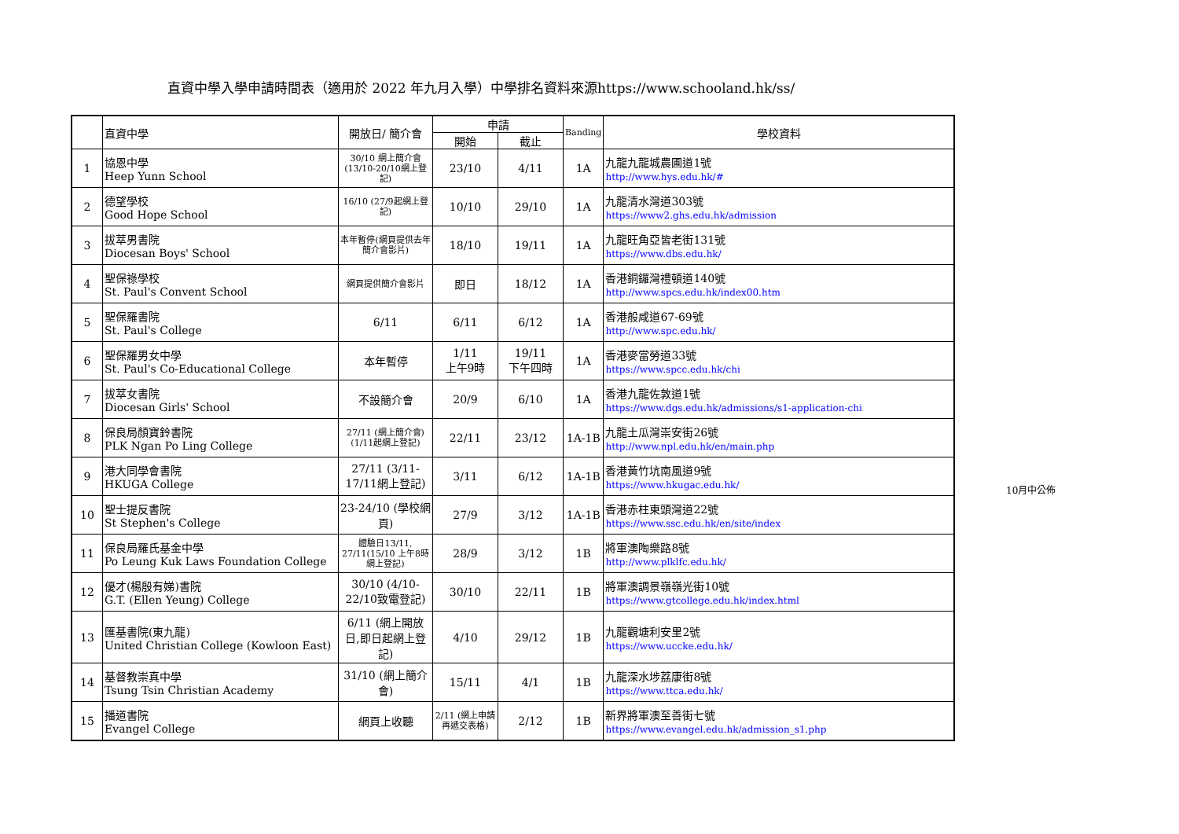直資中學入學申請時間表（適用於 2022 年九月入學）中學排名資料來源https://www.schooland.hk/ss/
| | 直資中學 | 開放日/ 簡介會 | 申請 | | Banding | 學校資料 |
| --- | --- | --- | --- | --- | --- | --- |
| | | | 開始 | 截止 | | |
| 1 | 協恩中學 Heep Yunn School | 30/10 網上簡介會(13/10-20/10網上登記) | 23/10 | 4/11 | 1A | 九龍九龍城農圃道1號 http://www.hys.edu.hk/# |
| 2 | 德望學校 Good Hope School | 16/10 (27/9起網上登記) | 10/10 | 29/10 | 1A | 九龍清水灣道303號 https://www2.ghs.edu.hk/admission |
| 3 | 拔萃男書院 Diocesan Boys' School | 本年暫停(網頁提供去年簡介會影片) | 18/10 | 19/11 | 1A | 九龍旺角亞皆老街131號 https://www.dbs.edu.hk/ |
| 4 | 聖保祿學校 St. Paul's Convent School | 網頁提供簡介會影片 | 即日 | 18/12 | 1A | 香港銅鑼灣禮頓道140號 http://www.spcs.edu.hk/index00.htm |
| 5 | 聖保羅書院 St. Paul's College | 6/11 | 6/11 | 6/12 | 1A | 香港般咸道67-69號 http://www.spc.edu.hk/ |
| 6 | 聖保羅男女中學 St. Paul's Co-Educational College | 本年暫停 | 1/11 上午9時 | 19/11 下午四時 | 1A | 香港麥當勞道33號 https://www.spcc.edu.hk/chi |
| 7 | 拔萃女書院 Diocesan Girls' School | 不設簡介會 | 20/9 | 6/10 | 1A | 香港九龍佐敦道1號 https://www.dgs.edu.hk/admissions/s1-application-chi |
| 8 | 保良局顏寶鈴書院 PLK Ngan Po Ling College | 27/11 (網上簡介會) (1/11起網上登記) | 22/11 | 23/12 | 1A-1B | 九龍土瓜灣崇安街26號 http://www.npl.edu.hk/en/main.php |
| 9 | 港大同學會書院 HKUGA College | 27/11 (3/11-17/11網上登記) | 3/11 | 6/12 | 1A-1B | 香港黃竹坑南風道9號 https://www.hkugac.edu.hk/ |
| 10 | 聖士提反書院 St Stephen's College | 23-24/10 (學校網頁) | 27/9 | 3/12 | 1A-1B | 香港赤柱東頭灣道22號 https://www.ssc.edu.hk/en/site/index |
| 11 | 保良局羅氏基金中學 Po Leung Kuk Laws Foundation College | 體驗日13/11, 27/11(15/10 上午8時網上登記) | 28/9 | 3/12 | 1B | 將軍澳陶樂路8號 http://www.plklfc.edu.hk/ |
| 12 | 優才(楊殷有娣)書院 G.T. (Ellen Yeung) College | 30/10 (4/10-22/10致電登記) | 30/10 | 22/11 | 1B | 將軍澳調景嶺嶺光街10號 https://www.gtcollege.edu.hk/index.html |
| 13 | 匯基書院(東九龍) United Christian College (Kowloon East) | 6/11 (網上開放日,即日起網上登記) | 4/10 | 29/12 | 1B | 九龍觀塘利安里2號 https://www.uccke.edu.hk/ |
| 14 | 基督教崇真中學 Tsung Tsin Christian Academy | 31/10 (網上簡介會) | 15/11 | 4/1 | 1B | 九龍深水埗荔康街8號 https://www.ttca.edu.hk/ |
| 15 | 播道書院 Evangel College | 網頁上收聽 | 2/11 (網上申請再遞交表格) | 2/12 | 1B | 新界將軍澳至善街七號 https://www.evangel.edu.hk/admission_s1.php |
10月中公佈